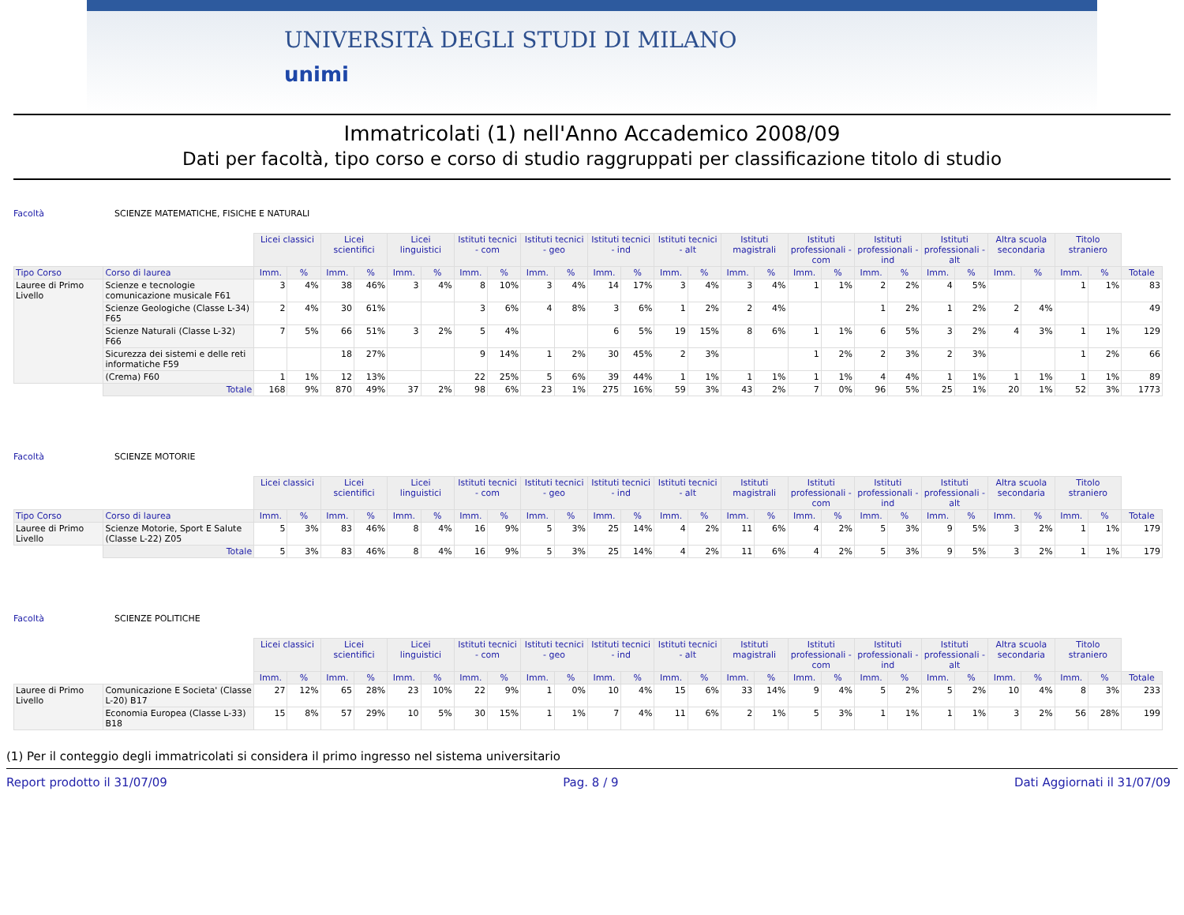UNIVERSITÀ DEGLI STUDI DI MILANO
unimi
Immatricolati (1) nell'Anno Accademico 2008/09
Dati per facoltà, tipo corso e corso di studio raggruppati per classificazione titolo di studio
Facoltà SCIENZE MATEMATICHE, FISICHE E NATURALI
| | | Licei classici | | Licei scientifici | | Licei linguistici | | Istituti tecnici - com | | Istituti tecnici - geo | | Istituti tecnici - ind | | Istituti tecnici - alt | | Istituti magistrali | | Istituti professionali - com | | Istituti professionali - ind | | Istituti professionali - alt | | Altra scuola secondaria | | Titolo straniero | | |
| Tipo Corso | Corso di laurea | Imm. | % | Imm. | % | Imm. | % | Imm. | % | Imm. | % | Imm. | % | Imm. | % | Imm. | % | Imm. | % | Imm. | % | Imm. | % | Imm. | % | Imm. | % | Totale |
| Lauree di Primo Livello | Scienze e tecnologie comunicazione musicale F61 | 3 | 4% | 38 | 46% | 3 | 4% | 8 | 10% | 3 | 4% | 14 | 17% | 3 | 4% | 3 | 4% | 1 | 1% | 2 | 2% | 4 | 5% | | | 1 | 1% | 83 |
| | Scienze Geologiche (Classe L-34) F65 | 2 | 4% | 30 | 61% | | | 3 | 6% | 4 | 8% | 3 | 6% | 1 | 2% | 2 | 4% | | | 1 | 2% | 1 | 2% | 2 | 4% | | | 49 |
| | Scienze Naturali (Classe L-32) F66 | 7 | 5% | 66 | 51% | 3 | 2% | 5 | 4% | | | 6 | 5% | 19 | 15% | 8 | 6% | 1 | 1% | 6 | 5% | 3 | 2% | 4 | 3% | 1 | 1% | 129 |
| | Sicurezza dei sistemi e delle reti informatiche F59 | | | 18 | 27% | | | 9 | 14% | 1 | 2% | 30 | 45% | 2 | 3% | | | 1 | 2% | 2 | 3% | 2 | 3% | | | 1 | 2% | 66 |
| | (Crema) F60 | 1 | 1% | 12 | 13% | | | 22 | 25% | 5 | 6% | 39 | 44% | 1 | 1% | 1 | 1% | 1 | 1% | 4 | 4% | 1 | 1% | 1 | 1% | 1 | 1% | 89 |
| | Totale | 168 | 9% | 870 | 49% | 37 | 2% | 98 | 6% | 23 | 1% | 275 | 16% | 59 | 3% | 43 | 2% | 7 | 0% | 96 | 5% | 25 | 1% | 20 | 1% | 52 | 3% | 1773 |
Facoltà SCIENZE MOTORIE
| | | Licei classici | | Licei scientifici | | Licei linguistici | | Istituti tecnici - com | | Istituti tecnici - geo | | Istituti tecnici - ind | | Istituti tecnici - alt | | Istituti magistrali | | Istituti professionali - com | | Istituti professionali - ind | | Istituti professionali - alt | | Altra scuola secondaria | | Titolo straniero | | |
| Tipo Corso | Corso di laurea | Imm. | % | Imm. | % | Imm. | % | Imm. | % | Imm. | % | Imm. | % | Imm. | % | Imm. | % | Imm. | % | Imm. | % | Imm. | % | Imm. | % | Imm. | % | Totale |
| Lauree di Primo Livello | Scienze Motorie, Sport E Salute (Classe L-22) Z05 | 5 | 3% | 83 | 46% | 8 | 4% | 16 | 9% | 5 | 3% | 25 | 14% | 4 | 2% | 11 | 6% | 4 | 2% | 5 | 3% | 9 | 5% | 3 | 2% | 1 | 1% | 179 |
| | Totale | 5 | 3% | 83 | 46% | 8 | 4% | 16 | 9% | 5 | 3% | 25 | 14% | 4 | 2% | 11 | 6% | 4 | 2% | 5 | 3% | 9 | 5% | 3 | 2% | 1 | 1% | 179 |
Facoltà SCIENZE POLITICHE
| | | Licei classici | | Licei scientifici | | Licei linguistici | | Istituti tecnici - com | | Istituti tecnici - geo | | Istituti tecnici - ind | | Istituti tecnici - alt | | Istituti magistrali | | Istituti professionali - com | | Istituti professionali - ind | | Istituti professionali - alt | | Altra scuola secondaria | | Titolo straniero | | |
| | | Imm. | % | Imm. | % | Imm. | % | Imm. | % | Imm. | % | Imm. | % | Imm. | % | Imm. | % | Imm. | % | Imm. | % | Imm. | % | Imm. | % | Imm. | % | Totale |
| Lauree di Primo Livello | Comunicazione E Societa' (Classe L-20) B17 | 27 | 12% | 65 | 28% | 23 | 10% | 22 | 9% | 1 | 0% | 10 | 4% | 15 | 6% | 33 | 14% | 9 | 4% | 5 | 2% | 5 | 2% | 10 | 4% | 8 | 3% | 233 |
| | Economia Europea (Classe L-33) B18 | 15 | 8% | 57 | 29% | 10 | 5% | 30 | 15% | 1 | 1% | 7 | 4% | 11 | 6% | 2 | 1% | 5 | 3% | 1 | 1% | 1 | 1% | 3 | 2% | 56 | 28% | 199 |
(1) Per il conteggio degli immatricolati si considera il primo ingresso nel sistema universitario
Report prodotto il 31/07/09 Pag. 8 / 9 Dati Aggiornati il 31/07/09